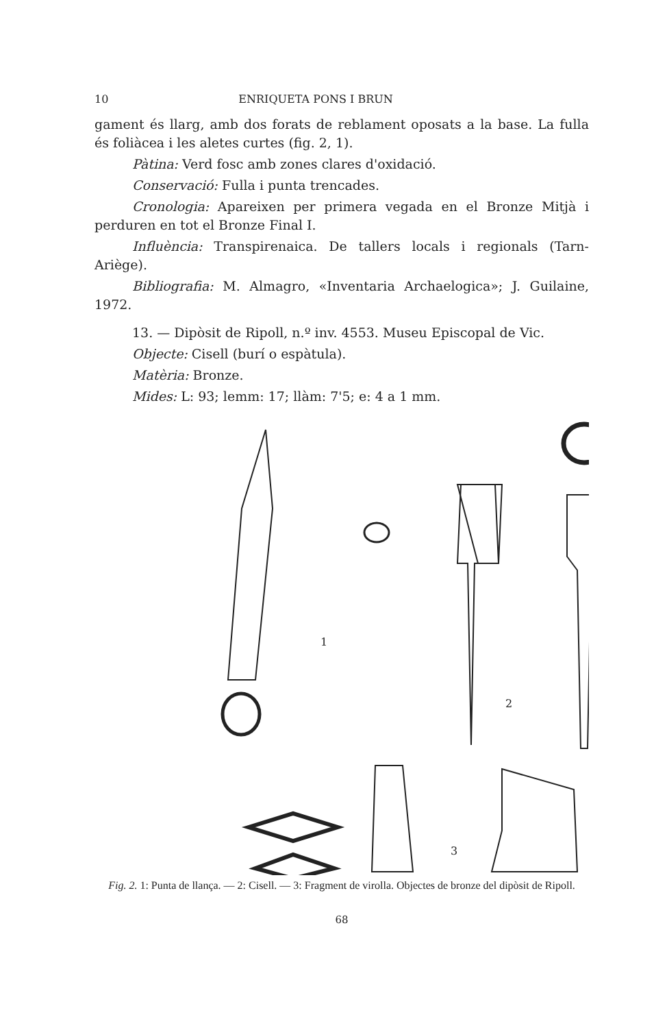10 ENRIQUETA PONS I BRUN
gament és llarg, amb dos forats de reblament oposats a la base. La fulla és foliàcea i les aletes curtes (fig. 2, 1).
Pàtina: Verd fosc amb zones clares d'oxidació.
Conservació: Fulla i punta trencades.
Cronologia: Apareixen per primera vegada en el Bronze Mitjà i perduren en tot el Bronze Final I.
Influència: Transpirenaica. De tallers locals i regionals (Tarn-Ariège).
Bibliografia: M. Almagro, «Inventaria Archaelogica»; J. Guilaine, 1972.
13. — Dipòsit de Ripoll, n.º inv. 4553. Museu Episcopal de Vic.
Objecte: Cisell (burí o espàtula).
Matèria: Bronze.
Mides: L: 93; lemm: 17; llàm: 7'5; e: 4 a 1 mm.
1
2
3
Fig. 2. 1: Punta de llança. — 2: Cisell. — 3: Fragment de virolla. Objectes de bronze del dipòsit de Ripoll.
68